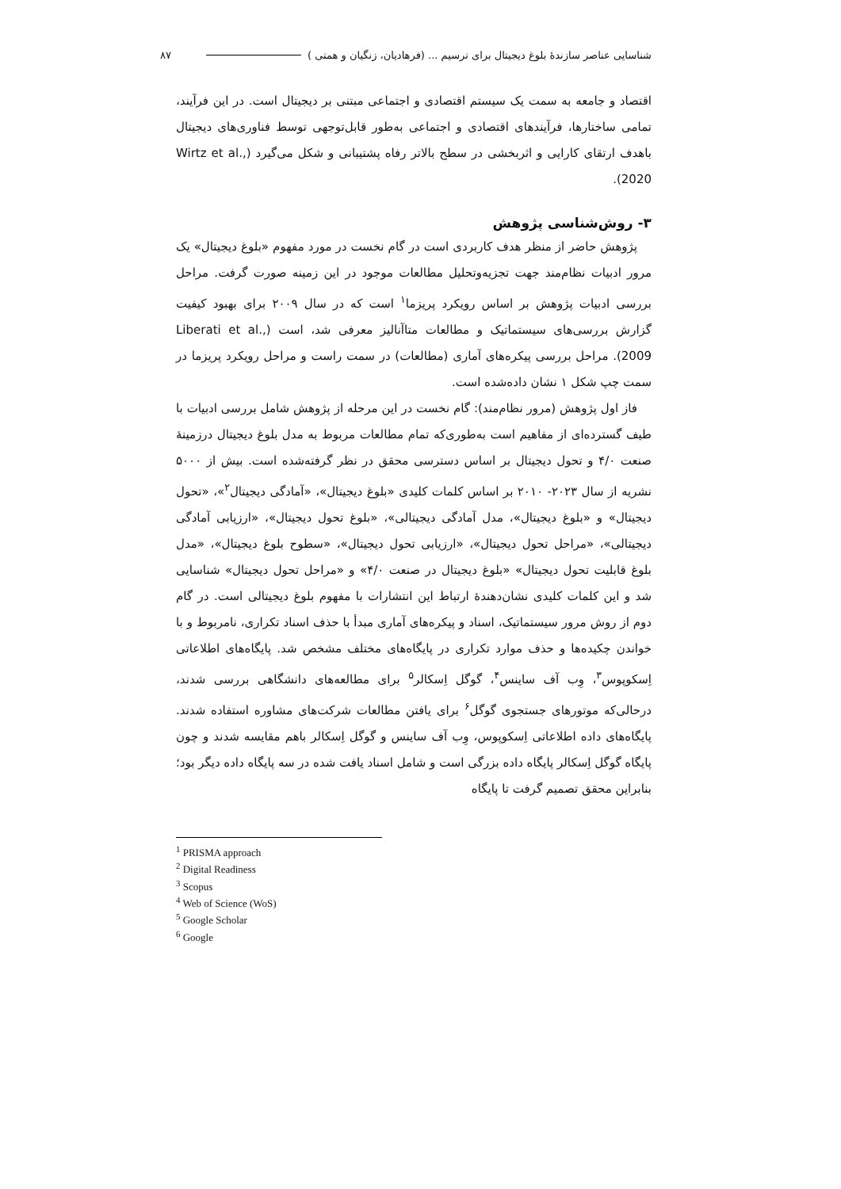شناسایی عناصر سازندۀ بلوغ دیجیتال برای ترسیم ... (فرهادیان، زنگیان و همتی ) ۸۷
اقتصاد و جامعه به سمت یک سیستم اقتصادی و اجتماعی مبتنی بر دیجیتال است. در این فرآیند، تمامی ساختارها، فرآیندهای اقتصادی و اجتماعی به‌طور قابل‌توجهی توسط فناوری‌های دیجیتال باهدف ارتقای کارایی و اثربخشی در سطح بالاتر رفاه پشتیبانی و شکل می‌گیرد (Wirtz et al., 2020).
۳- روش‌شناسی پژوهش
پژوهش حاضر از منظر هدف کاربردی است در گام نخست در مورد مفهوم «بلوغ دیجیتال» یک مرور ادبیات نظام‌مند جهت تجزیه‌وتحلیل مطالعات موجود در این زمینه صورت گرفت. مراحل بررسی ادبیات پژوهش بر اساس رویکرد پریزما<sup>۱</sup> است که در سال ۲۰۰۹ برای بهبود کیفیت گزارش بررسی‌های سیستماتیک و مطالعات متاآنالیز معرفی شد، است (Liberati et al., 2009). مراحل بررسی پیکره‌های آماری (مطالعات) در سمت راست و مراحل رویکرد پریزما در سمت چپ شکل ۱ نشان داده‌شده است.
فاز اول پژوهش (مرور نظام‌مند): گام نخست در این مرحله از پژوهش شامل بررسی ادبیات با طیف گسترده‌ای از مفاهیم است به‌طوری‌که تمام مطالعات مربوط به مدل بلوغ دیجیتال درزمینۀ صنعت ۴/۰ و تحول دیجیتال بر اساس دسترسی محقق در نظر گرفته‌شده است. بیش از ۵۰۰۰ نشریه از سال ۲۰۲۳- ۲۰۱۰ بر اساس کلمات کلیدی «بلوغ دیجیتال»، «آمادگی دیجیتال<sup>۲</sup>»، «تحول دیجیتال» و «بلوغ دیجیتال»، مدل آمادگی دیجیتالی»، «بلوغ تحول دیجیتال»، «ارزیابی آمادگی دیجیتالی»، «مراحل تحول دیجیتال»، «ارزیابی تحول دیجیتال»، «سطوح بلوغ دیجیتال»، «مدل بلوغ قابلیت تحول دیجیتال» «بلوغ دیجیتال در صنعت ۴/۰» و «مراحل تحول دیجیتال» شناسایی شد و این کلمات کلیدی نشان‌دهندۀ ارتباط این انتشارات با مفهوم بلوغ دیجیتالی است. در گام دوم از روش مرور سیستماتیک، اسناد و پیکره‌های آماری مبدأ با حذف اسناد تکراری، نامربوط و با خواندن چکیده‌ها و حذف موارد تکراری در پایگاه‌های مختلف مشخص شد. پایگاه‌های اطلاعاتی اِسکوپوس<sup>۳</sup>، وِب آف ساینس<sup>۴</sup>، گوگل اِسکالر<sup>۵</sup> برای مطالعه‌های دانشگاهی بررسی شدند، درحالی‌که موتورهای جستجوی گوگل<sup>۶</sup> برای یافتن مطالعات شرکت‌های مشاوره استفاده شدند. پایگاه‌های داده اطلاعاتی اِسکوپوس، وِب آف ساینس و گوگل اِسکالر باهم مقایسه شدند و چون پایگاه گوگل اِسکالر پایگاه داده بزرگی است و شامل اسناد یافت شده در سه پایگاه داده دیگر بود؛ بنابراین محقق تصمیم گرفت تا پایگاه
<sup>1</sup> PRISMA approach
<sup>2</sup> Digital Readiness
<sup>3</sup> Scopus
<sup>4</sup> Web of Science (WoS)
<sup>5</sup> Google Scholar
<sup>6</sup> Google